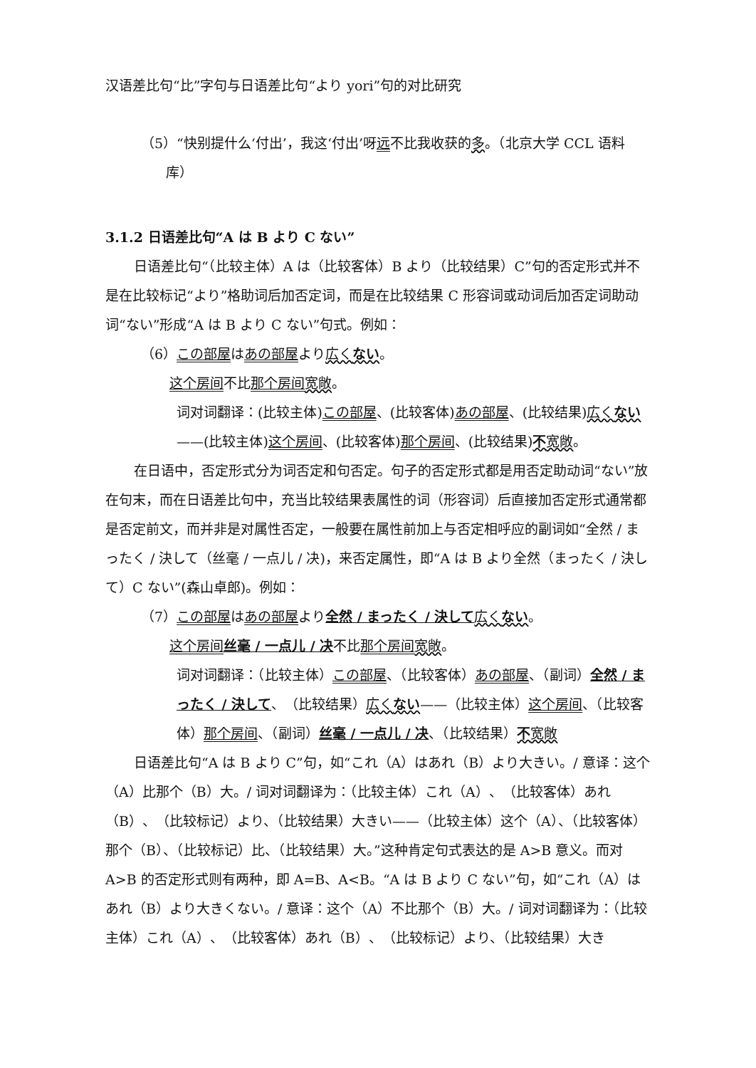汉语差比句“比”字句与日语差比句“より yori”句的对比研究
（5）“快别提什么‘付出’，我这‘付出’呀远不比我收获的多。（北京大学 CCL 语料库）
3.1.2 日语差比句“A は B より C ない”
日语差比句“（比较主体）A は（比较客体）B より（比较结果）C”句的否定形式并不是在比较标记“より”格助词后加否定词，而是在比较结果 C 形容词或动词后加否定词助动词“ない”形成“A は B より C ない”句式。例如：
（6）この部屋はあの部屋より広くない。
这个房间不比那个房间 宽敞。
词对词翻译：(比较主体)この部屋、(比较客体)あの部屋、(比较结果)広くない——(比较主体)这个房间、(比较客体)那个房间、(比较结果)不宽敞。
在日语中，否定形式分为词否定和句否定。句子的否定形式都是用否定助动词“ない”放在句末，而在日语差比句中，充当比较结果表属性的词（形容词）后直接加否定形式通常都是否定前文，而并非是对属性否定，一般要在属性前加上与否定相呼应的副词如“全然 / まったく / 決して（丝毫 / 一点儿 / 决)，来否定属性，即“A は B より全然（まったく / 決して）C ない”(森山卓郎)。例如：
（7）この部屋はあの部屋より全然 / まったく / 決して 広くない。
这个房间 丝毫 / 一点儿 / 决不比那个房间 宽敞。
词对词翻译：（比较主体）この部屋、（比较客体）あの部屋、（副词）全然 / まったく / 決して、（比较结果）広くない——（比较主体）这个房间、（比较客体）那个房间、（副词）丝毫 / 一点儿 / 决、（比较结果）不宽敞
日语差比句“A は B より C”句，如“これ（A）はあれ（B）より大きい。/ 意译：这个（A）比那个（B）大。/ 词对词翻译为：（比较主体）これ（A）、（比较客体）あれ（B）、（比较标记）より、（比较结果）大きい——（比较主体）这个（A）、（比较客体）那个（B）、（比较标记）比、（比较结果）大。”这种肯定句式表达的是 A>B 意义。而对 A>B 的否定形式则有两种，即 A=B、A<B。“A は B より C ない”句，如“これ（A）はあれ（B）より大きくない。/ 意译：这个（A）不比那个（B）大。/ 词对词翻译为：（比较主体）これ（A）、（比较客体）あれ（B）、（比较标记）より、（比较结果）大き